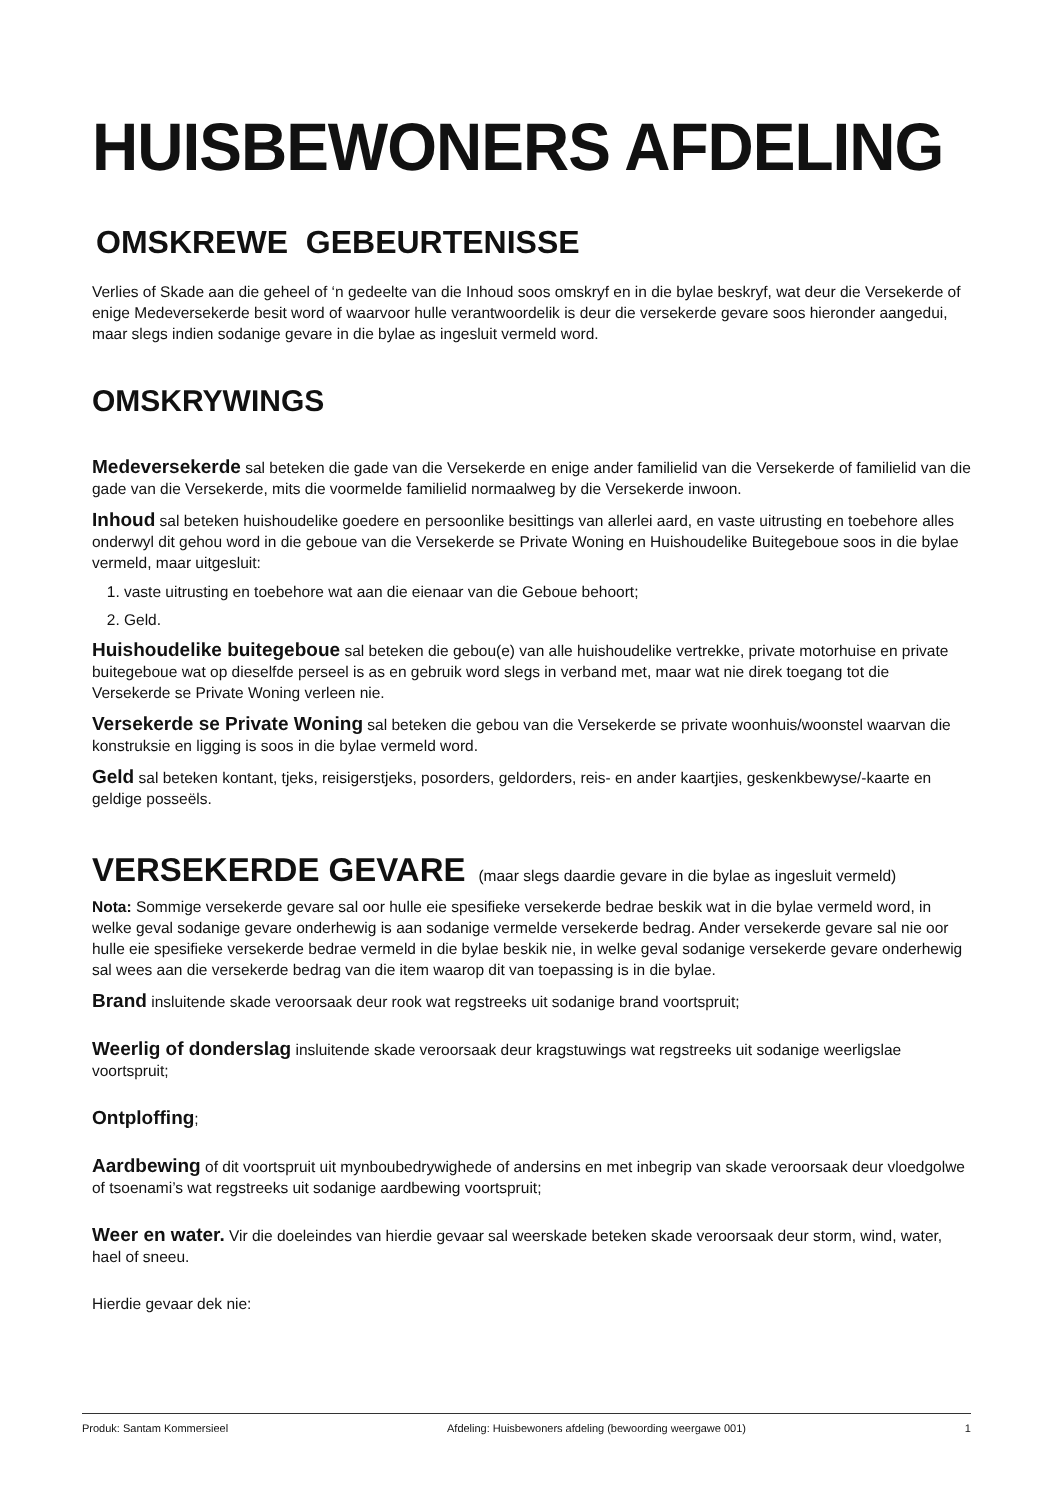HUISBEWONERS AFDELING
OMSKREWE GEBEURTENISSE
Verlies of Skade aan die geheel of ‘n gedeelte van die Inhoud soos omskryf en in die bylae beskryf, wat deur die Versekerde of enige Medeversekerde besit word of waarvoor hulle verantwoordelik is deur die versekerde gevare soos hieronder aangedui, maar slegs indien sodanige gevare in die bylae as ingesluit vermeld word.
OMSKRYWINGS
Medeversekerde sal beteken die gade van die Versekerde en enige ander familielid van die Versekerde of familielid van die gade van die Versekerde, mits die voormelde familielid normaalweg by die Versekerde inwoon.
Inhoud sal beteken huishoudelike goedere en persoonlike besittings van allerlei aard, en vaste uitrusting en toebehore alles onderwyl dit gehou word in die geboue van die Versekerde se Private Woning en Huishoudelike Buitegeboue soos in die bylae vermeld, maar uitgesluit:
1. vaste uitrusting en toebehore wat aan die eienaar van die Geboue behoort;
2. Geld.
Huishoudelike buitegeboue sal beteken die gebou(e) van alle huishoudelike vertrekke, private motorhuise en private buitegeboue wat op dieselfde perseel is as en gebruik word slegs in verband met, maar wat nie direk toegang tot die Versekerde se Private Woning verleen nie.
Versekerde se Private Woning sal beteken die gebou van die Versekerde se private woonhuis/woonstel waarvan die konstruksie en ligging is soos in die bylae vermeld word.
Geld sal beteken kontant, tjeks, reisigerstjeks, posorders, geldorders, reis- en ander kaartjies, geskenkbewyse/-kaarte en geldige posseëls.
VERSEKERDE GEVARE (maar slegs daardie gevare in die bylae as ingesluit vermeld)
Nota: Sommige versekerde gevare sal oor hulle eie spesifieke versekerde bedrae beskik wat in die bylae vermeld word, in welke geval sodanige gevare onderhewig is aan sodanige vermelde versekerde bedrag. Ander versekerde gevare sal nie oor hulle eie spesifieke versekerde bedrae vermeld in die bylae beskik nie, in welke geval sodanige versekerde gevare onderhewig sal wees aan die versekerde bedrag van die item waarop dit van toepassing is in die bylae.
Brand insluitende skade veroorsaak deur rook wat regstreeks uit sodanige brand voortspruit;
Weerlig of donderslag insluitende skade veroorsaak deur kragstuwings wat regstreeks uit sodanige weerligslae voortspruit;
Ontploffing;
Aardbewing of dit voortspruit uit mynboubedrywighede of andersins en met inbegrip van skade veroorsaak deur vloedgolwe of tsoenami’s wat regstreeks uit sodanige aardbewing voortspruit;
Weer en water. Vir die doeleindes van hierdie gevaar sal weerskade beteken skade veroorsaak deur storm, wind, water, hael of sneeu.
Hierdie gevaar dek nie:
Produk: Santam Kommersieel Afdeling: Huisbewoners afdeling (bewoording weergawe 001) 1